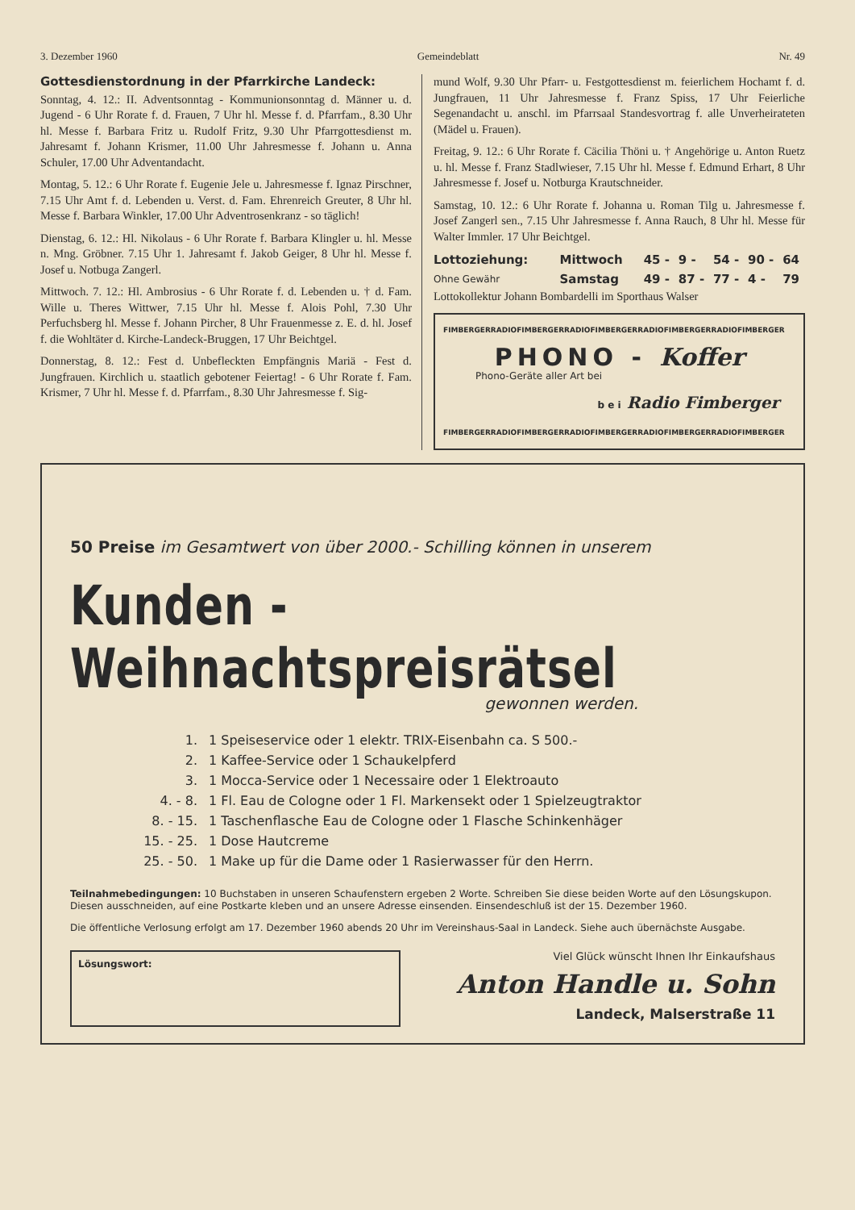3. Dezember 1960 Gemeindeblatt Nr. 49
Gottesdienstordnung in der Pfarrkirche Landeck:
Sonntag, 4. 12.: II. Adventsonntag - Kommunionsonntag d. Männer u. d. Jugend - 6 Uhr Rorate f. d. Frauen, 7 Uhr hl. Messe f. d. Pfarrfam., 8.30 Uhr hl. Messe f. Barbara Fritz u. Rudolf Fritz, 9.30 Uhr Pfarrgottesdienst m. Jahresamt f. Johann Krismer, 11.00 Uhr Jahresmesse f. Johann u. Anna Schuler, 17.00 Uhr Adventandacht.
Montag, 5. 12.: 6 Uhr Rorate f. Eugenie Jele u. Jahresmesse f. Ignaz Pirschner, 7.15 Uhr Amt f. d. Lebenden u. Verst. d. Fam. Ehrenreich Greuter, 8 Uhr hl. Messe f. Barbara Winkler, 17.00 Uhr Adventrosenkranz - so täglich!
Dienstag, 6. 12.: Hl. Nikolaus - 6 Uhr Rorate f. Barbara Klingler u. hl. Messe n. Mng. Gröbner. 7.15 Uhr 1. Jahresamt f. Jakob Geiger, 8 Uhr hl. Messe f. Josef u. Notbuga Zangerl.
Mittwoch. 7. 12.: Hl. Ambrosius - 6 Uhr Rorate f. d. Lebenden u. † d. Fam. Wille u. Theres Wittwer, 7.15 Uhr hl. Messe f. Alois Pohl, 7.30 Uhr Perfuchsberg hl. Messe f. Johann Pircher, 8 Uhr Frauenmesse z. E. d. hl. Josef f. die Wohltäter d. Kirche-Landeck-Bruggen, 17 Uhr Beichtgel.
Donnerstag, 8. 12.: Fest d. Unbefleckten Empfängnis Mariä - Fest d. Jungfrauen. Kirchlich u. staatlich gebotener Feiertag! - 6 Uhr Rorate f. Fam. Krismer, 7 Uhr hl. Messe f. d. Pfarrfam., 8.30 Uhr Jahresmesse f. Sig-
mund Wolf, 9.30 Uhr Pfarr- u. Festgottesdienst m. feierlichem Hochamt f. d. Jungfrauen, 11 Uhr Jahresmesse f. Franz Spiss, 17 Uhr Feierliche Segenandacht u. anschl. im Pfarrsaal Standesvortrag f. alle Unverheirateten (Mädel u. Frauen).
Freitag, 9. 12.: 6 Uhr Rorate f. Cäcilia Thöni u. † Angehörige u. Anton Ruetz u. hl. Messe f. Franz Stadlwieser, 7.15 Uhr hl. Messe f. Edmund Erhart, 8 Uhr Jahresmesse f. Josef u. Notburga Krautschneider.
Samstag, 10. 12.: 6 Uhr Rorate f. Johanna u. Roman Tilg u. Jahresmesse f. Josef Zangerl sen., 7.15 Uhr Jahresmesse f. Anna Rauch, 8 Uhr hl. Messe für Walter Immler. 17 Uhr Beichtgel.
| Lottoziehung: | Mittwoch | 45 - | 9 - | 54 - | 90 - | 64 |
| Ohne Gewähr | Samstag | 49 - | 87 - | 77 - | 4 - | 79 |
Lottokollektur Johann Bombardelli im Sporthaus Walser
FIMBERGERRADIOFIMBERGERRADIOFIMBERGERRADIOFIMBERGERRADIOFIMBERGER
PHONO - Koffer
Phono-Geräte aller Art bei
b e i Radio Fimberger
FIMBERGERRADIOFIMBERGERRADIOFIMBERGERRADIOFIMBERGERRADIOFIMBERGER
50 Preise im Gesamtwert von über 2000.- Schilling können in unserem
Kunden - Weihnachtspreisrätsel
gewonnen werden.
| 1. | 1 Speiseservice oder 1 elektr. TRIX-Eisenbahn ca. S 500.- |
| 2. | 1 Kaffee-Service oder 1 Schaukelpferd |
| 3. | 1 Mocca-Service oder 1 Necessaire oder 1 Elektroauto |
| 4. - 8. | 1 Fl. Eau de Cologne oder 1 Fl. Markensekt oder 1 Spielzeugtraktor |
| 8. - 15. | 1 Taschenflasche Eau de Cologne oder 1 Flasche Schinkenhäger |
| 15. - 25. | 1 Dose Hautcreme |
| 25. - 50. | 1 Make up für die Dame oder 1 Rasierwasser für den Herrn. |
Teilnahmebedingungen: 10 Buchstaben in unseren Schaufenstern ergeben 2 Worte. Schreiben Sie diese beiden Worte auf den Lösungskupon. Diesen ausschneiden, auf eine Postkarte kleben und an unsere Adresse einsenden. Einsendeschluß ist der 15. Dezember 1960.
Die öffentliche Verlosung erfolgt am 17. Dezember 1960 abends 20 Uhr im Vereinshaus-Saal in Landeck. Siehe auch übernächste Ausgabe.
Lösungswort:
Viel Glück wünscht Ihnen Ihr Einkaufshaus
Anton Handle u. Sohn
Landeck, Malserstraße 11